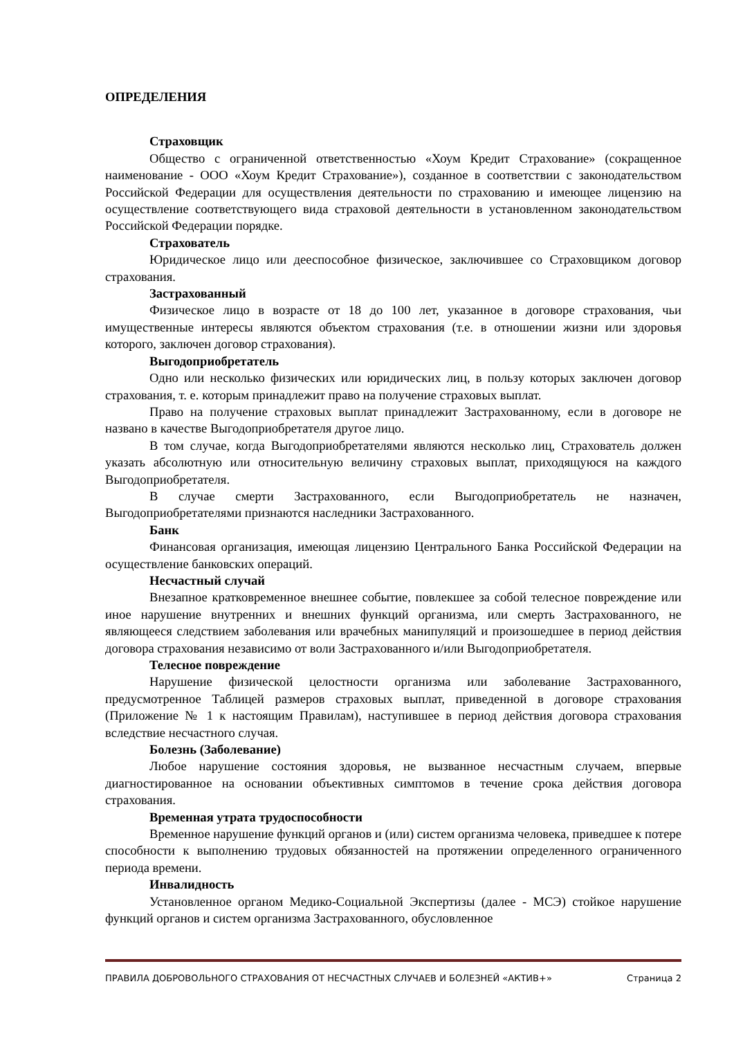ОПРЕДЕЛЕНИЯ
Страховщик
Общество с ограниченной ответственностью «Хоум Кредит Страхование» (сокращенное наименование - ООО «Хоум Кредит Страхование»), созданное в соответствии с законодательством Российской Федерации для осуществления деятельности по страхованию и имеющее лицензию на осуществление соответствующего вида страховой деятельности в установленном законодательством Российской Федерации порядке.
Страхователь
Юридическое лицо или дееспособное физическое, заключившее со Страховщиком договор страхования.
Застрахованный
Физическое лицо в возрасте от 18 до 100 лет, указанное в договоре страхования, чьи имущественные интересы являются объектом страхования (т.е. в отношении жизни или здоровья которого, заключен договор страхования).
Выгодоприобретатель
Одно или несколько физических или юридических лиц, в пользу которых заключен договор страхования, т. е. которым принадлежит право на получение страховых выплат.
Право на получение страховых выплат принадлежит Застрахованному, если в договоре не названо в качестве Выгодоприобретателя другое лицо.
В том случае, когда Выгодоприобретателями являются несколько лиц, Страхователь должен указать абсолютную или относительную величину страховых выплат, приходящуюся на каждого Выгодоприобретателя.
В случае смерти Застрахованного, если Выгодоприобретатель не назначен, Выгодоприобретателями признаются наследники Застрахованного.
Банк
Финансовая организация, имеющая лицензию Центрального Банка Российской Федерации на осуществление банковских операций.
Несчастный случай
Внезапное кратковременное внешнее событие, повлекшее за собой телесное повреждение или иное нарушение внутренних и внешних функций организма, или смерть Застрахованного, не являющееся следствием заболевания или врачебных манипуляций и произошедшее в период действия договора страхования независимо от воли Застрахованного и/или Выгодоприобретателя.
Телесное повреждение
Нарушение физической целостности организма или заболевание Застрахованного, предусмотренное Таблицей размеров страховых выплат, приведенной в договоре страхования (Приложение № 1 к настоящим Правилам), наступившее в период действия договора страхования вследствие несчастного случая.
Болезнь (Заболевание)
Любое нарушение состояния здоровья, не вызванное несчастным случаем, впервые диагностированное на основании объективных симптомов в течение срока действия договора страхования.
Временная утрата трудоспособности
Временное нарушение функций органов и (или) систем организма человека, приведшее к потере способности к выполнению трудовых обязанностей на протяжении определенного ограниченного периода времени.
Инвалидность
Установленное органом Медико-Социальной Экспертизы (далее - МСЭ) стойкое нарушение функций органов и систем организма Застрахованного, обусловленное
ПРАВИЛА ДОБРОВОЛЬНОГО СТРАХОВАНИЯ ОТ НЕСЧАСТНЫХ СЛУЧАЕВ И БОЛЕЗНЕЙ «АКТИВ+» Страница 2